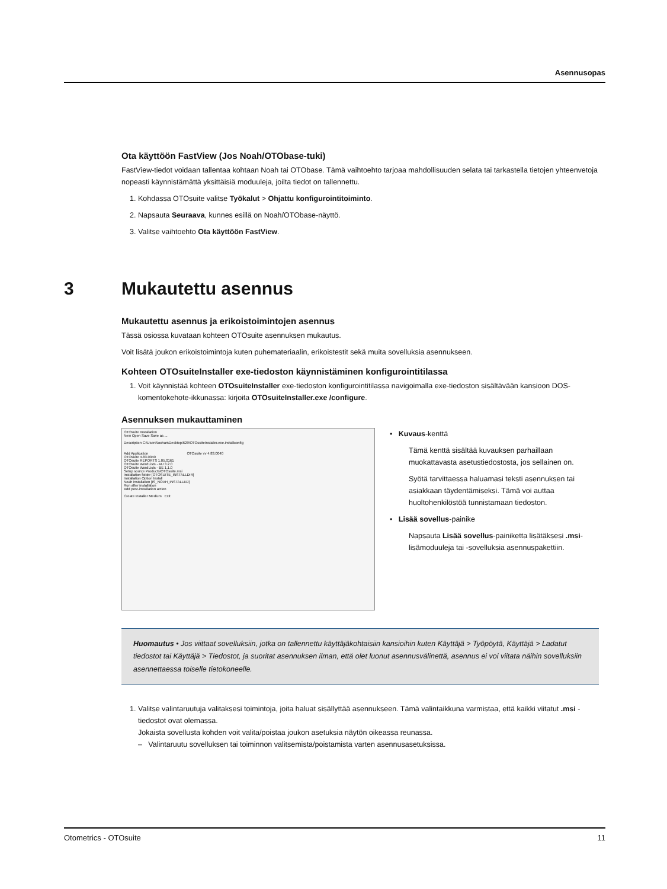Asennusopas
Ota käyttöön FastView (Jos Noah/OTObase-tuki)
FastView-tiedot voidaan tallentaa kohtaan Noah tai OTObase. Tämä vaihtoehto tarjoaa mahdollisuuden selata tai tarkastella tietojen yhteenvetoja nopeasti käynnistämättä yksittäisiä moduuleja, joilta tiedot on tallennettu.
1. Kohdassa OTOsuite valitse Työkalut > Ohjattu konfigurointitoiminto.
2. Napsauta Seuraava, kunnes esillä on Noah/OTObase-näyttö.
3. Valitse vaihtoehto Ota käyttöön FastView.
Mukautettu asennus ja erikoistoimintojen asennus
Tässä osiossa kuvataan kohteen OTOsuite asennuksen mukautus.
Voit lisätä joukon erikoistoimintoja kuten puhemateriaalin, erikoistestit sekä muita sovelluksia asennukseen.
Kohteen OTOsuiteInstaller exe-tiedoston käynnistäminen konfigurointitilassa
1. Voit käynnistää kohteen OTOsuiteInstaller exe-tiedoston konfigurointitilassa navigoimalla exe-tiedoston sisältävään kansioon DOS-komentokehote-ikkunassa: kirjoita OTOsuiteInstaller.exe /configure.
Asennuksen mukauttaminen
OTOsuite Installation
New Open Save Save as ...
Description C:\Users\lochan\Desktop\629\OTOsuiteInstaller.exe.installconfig
Add Application OTOsuite vv 4.83.0040
OTOsuite 4.83.0040
OTOsuite REPORTS 1.05.0161
OTOsuite WordLists - AU 3.2.0
OTOsuite WordLists - BE 1.1.0
Setup source Products\OTOsuite.msi
Installation folder [OTOSUITE_INSTALLDIR]
Installation Option Install
Noah installation [IS_NOAH_INSTALLED]
Run after installation
Add post-installation action
Create Installer Medium Exit
• Kuvaus-kenttä
Tämä kenttä sisältää kuvauksen parhaillaan muokattavasta asetustiedostosta, jos sellainen on.
Syötä tarvittaessa haluamasi teksti asennuksen tai asiakkaan täydentämiseksi. Tämä voi auttaa huoltohenkilöstöä tunnistamaan tiedoston.
• Lisää sovellus-painike
Napsauta Lisää sovellus-painiketta lisätäksesi .msi-lisämoduuleja tai -sovelluksia asennuspakettiin.
Huomautus • Jos viittaat sovelluksiin, jotka on tallennettu käyttäjäkohtaisiin kansioihin kuten Käyttäjä > Työpöytä, Käyttäjä > Ladatut tiedostot tai Käyttäjä > Tiedostot, ja suoritat asennuksen ilman, että olet luonut asennusvälinettä, asennus ei voi viitata näihin sovelluksiin asennettaessa toiselle tietokoneelle.
1. Valitse valintaruutuja valitaksesi toimintoja, joita haluat sisällyttää asennukseen. Tämä valintaikkuna varmistaa, että kaikki viitatut .msi -tiedostot ovat olemassa.
Jokaista sovellusta kohden voit valita/poistaa joukon asetuksia näytön oikeassa reunassa.
– Valintaruutu sovelluksen tai toiminnon valitsemista/poistamista varten asennusasetuksissa.
3 Mukautettu asennus
Otometrics - OTOsuite 11